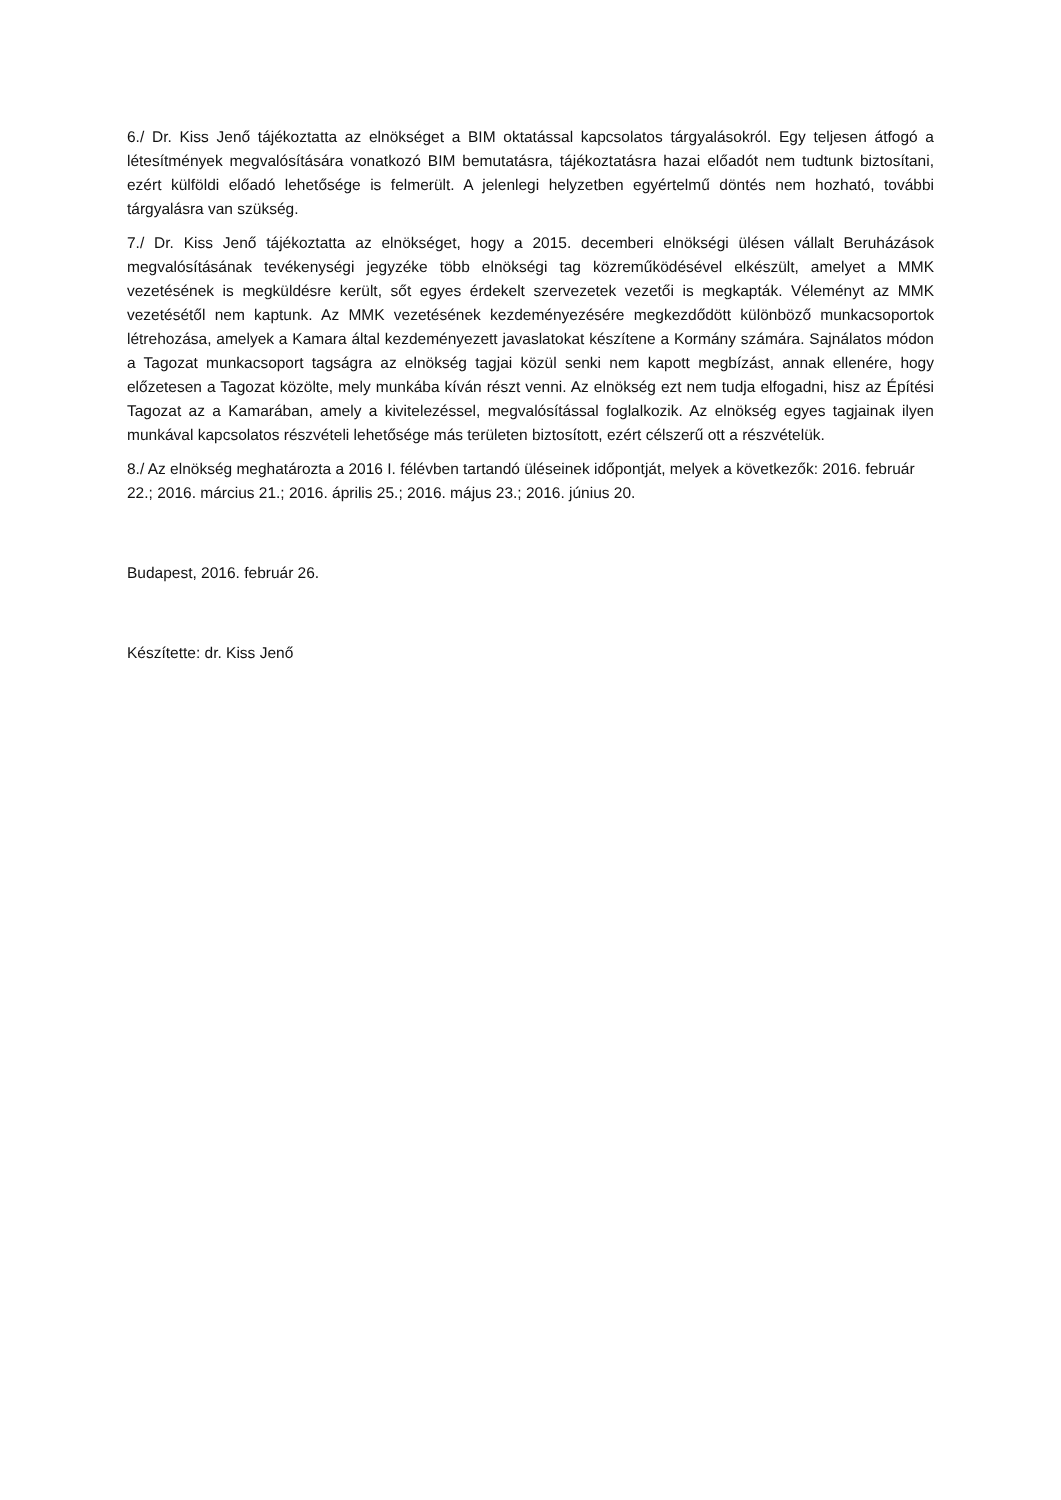6./ Dr. Kiss Jenő tájékoztatta az elnökséget a BIM oktatással kapcsolatos tárgyalásokról. Egy teljesen átfogó a létesítmények megvalósítására vonatkozó BIM bemutatásra, tájékoztatásra hazai előadót nem tudtunk biztosítani, ezért külföldi előadó lehetősége is felmerült. A jelenlegi helyzetben egyértelmű döntés nem hozható, további tárgyalásra van szükség.
7./ Dr. Kiss Jenő tájékoztatta az elnökséget, hogy a 2015. decemberi elnökségi ülésen vállalt Beruházások megvalósításának tevékenységi jegyzéke több elnökségi tag közreműködésével elkészült, amelyet a MMK vezetésének is megküldésre került, sőt egyes érdekelt szervezetek vezetői is megkapták. Véleményt az MMK vezetésétől nem kaptunk. Az MMK vezetésének kezdeményezésére megkezdődött különböző munkacsoportok létrehozása, amelyek a Kamara által kezdeményezett javaslatokat készítene a Kormány számára. Sajnálatos módon a Tagozat munkacsoport tagságra az elnökség tagjai közül senki nem kapott megbízást, annak ellenére, hogy előzetesen a Tagozat közölte, mely munkába kíván részt venni. Az elnökség ezt nem tudja elfogadni, hisz az Építési Tagozat az a Kamarában, amely a kivitelezéssel, megvalósítással foglalkozik. Az elnökség egyes tagjainak ilyen munkával kapcsolatos részvételi lehetősége más területen biztosított, ezért célszerű ott a részvételük.
8./ Az elnökség meghatározta a 2016 I. félévben tartandó üléseinek időpontját, melyek a következők: 2016. február 22.; 2016. március 21.; 2016. április 25.; 2016. május 23.; 2016. június 20.
Budapest, 2016. február 26.
Készítette: dr. Kiss Jenő